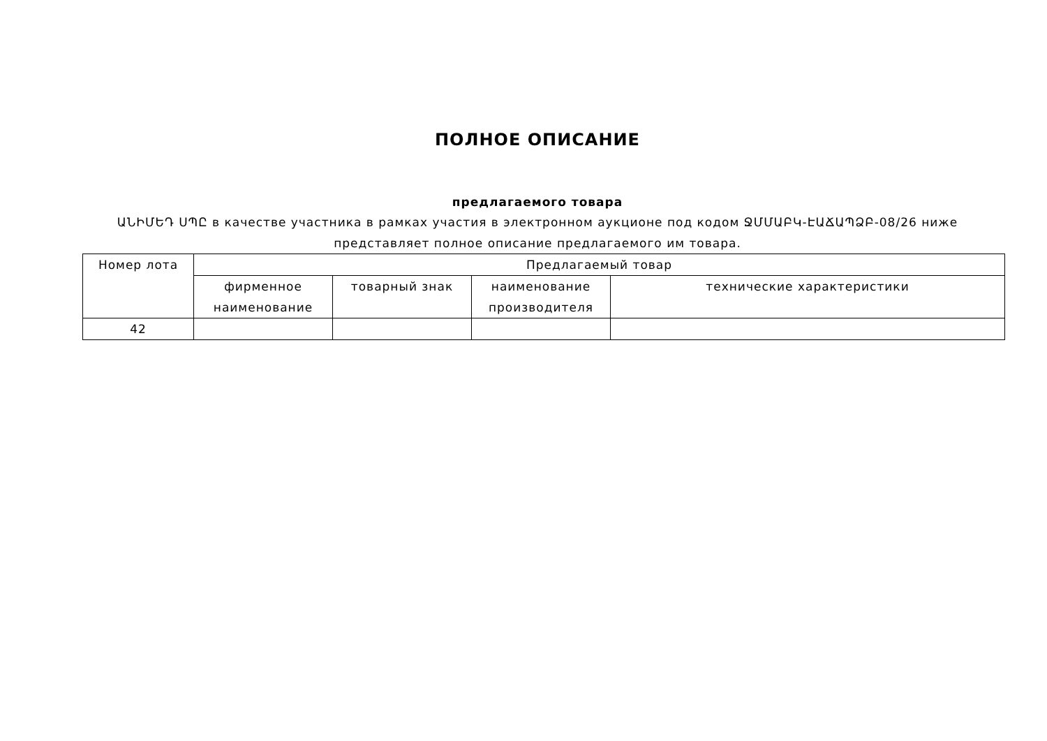ПОЛНОЕ ОПИСАНИЕ
предлагаемого товара
ԱՆԻՄԵԴ ՍՊԸ в качестве участника в рамках участия в электронном аукционе под кодом ՋՄՄԱԲԿ-ԷԱՃԱՊՁԲ-08/26 ниже представляет полное описание предлагаемого им товара.
| Номер лота | Предлагаемый товар | | | |
| --- | --- | --- | --- | --- |
| | фирменное наименование | товарный знак | наименование производителя | технические характеристики |
| 42 | | | | |